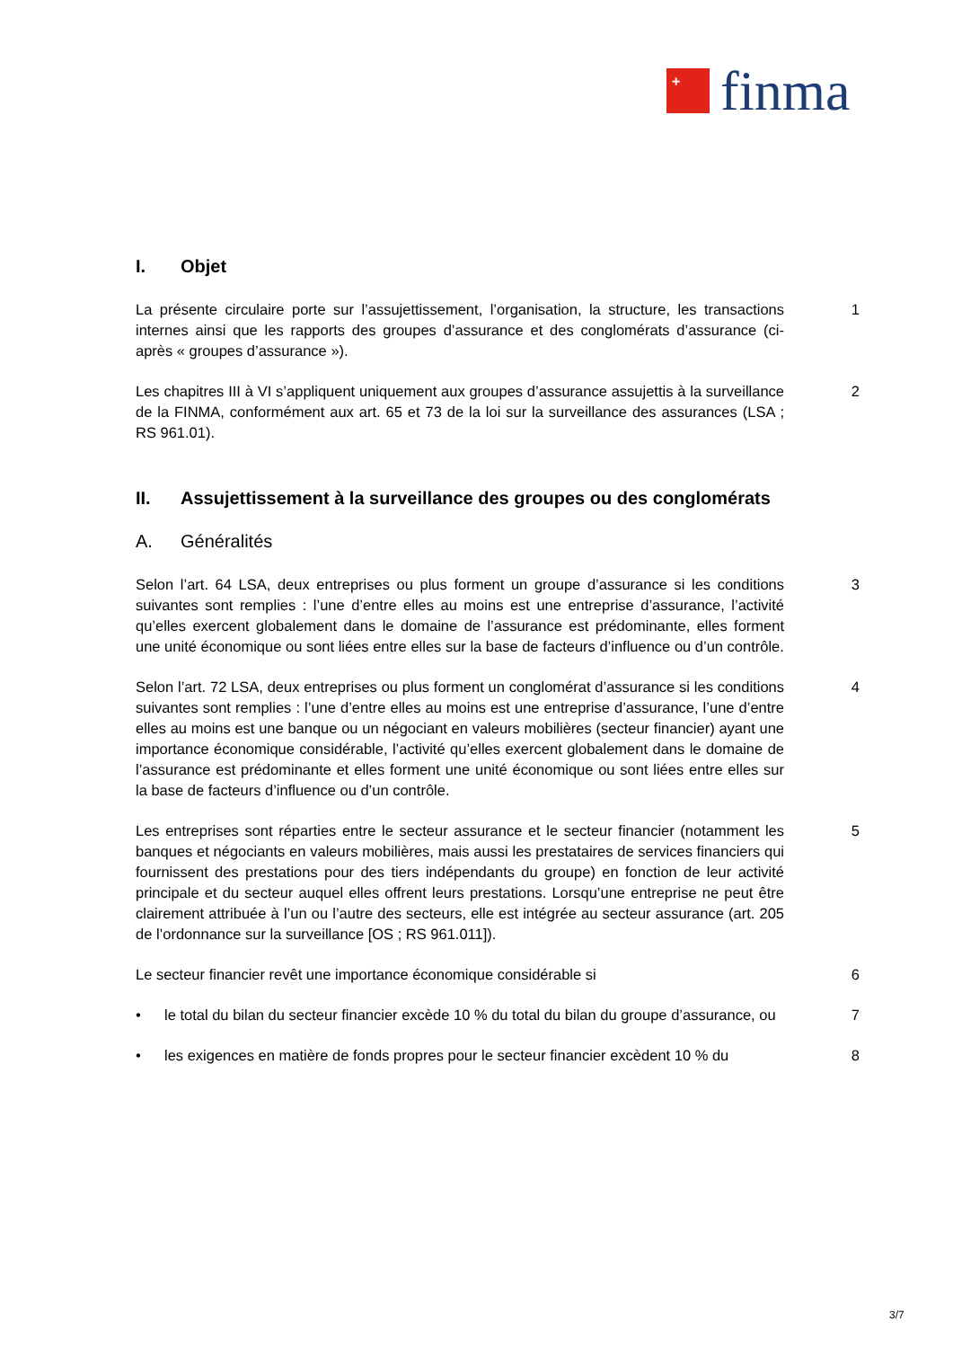+
finma
I. Objet
La présente circulaire porte sur l’assujettissement, l’organisation, la structure, les transactions internes ainsi que les rapports des groupes d’assurance et des conglomérats d’assurance (ci-après « groupes d’assurance »).
1
Les chapitres III à VI s’appliquent uniquement aux groupes d’assurance assujettis à la surveillance de la FINMA, conformément aux art. 65 et 73 de la loi sur la surveillance des assurances (LSA ; RS 961.01).
2
II. Assujettissement à la surveillance des groupes ou des conglomérats
A. Généralités
Selon l’art. 64 LSA, deux entreprises ou plus forment un groupe d’assurance si les conditions suivantes sont remplies : l’une d’entre elles au moins est une entreprise d’assurance, l’activité qu’elles exercent globalement dans le domaine de l’assurance est prédominante, elles forment une unité économique ou sont liées entre elles sur la base de facteurs d’influence ou d’un contrôle.
3
Selon l’art. 72 LSA, deux entreprises ou plus forment un conglomérat d’assurance si les conditions suivantes sont remplies : l’une d’entre elles au moins est une entreprise d’assurance, l’une d’entre elles au moins est une banque ou un négociant en valeurs mobilières (secteur financier) ayant une importance économique considérable, l’activité qu’elles exercent globalement dans le domaine de l’assurance est prédominante et elles forment une unité économique ou sont liées entre elles sur la base de facteurs d’influence ou d’un contrôle.
4
Les entreprises sont réparties entre le secteur assurance et le secteur financier (notamment les banques et négociants en valeurs mobilières, mais aussi les prestataires de services financiers qui fournissent des prestations pour des tiers indépendants du groupe) en fonction de leur activité principale et du secteur auquel elles offrent leurs prestations. Lorsqu’une entreprise ne peut être clairement attribuée à l’un ou l’autre des secteurs, elle est intégrée au secteur assurance (art. 205 de l’ordonnance sur la surveillance [OS ; RS 961.011]).
5
Le secteur financier revêt une importance économique considérable si 6
• le total du bilan du secteur financier excède 10 % du total du bilan du groupe d’assurance, ou
7
• les exigences en matière de fonds propres pour le secteur financier excèdent 10 % du
8
3/7